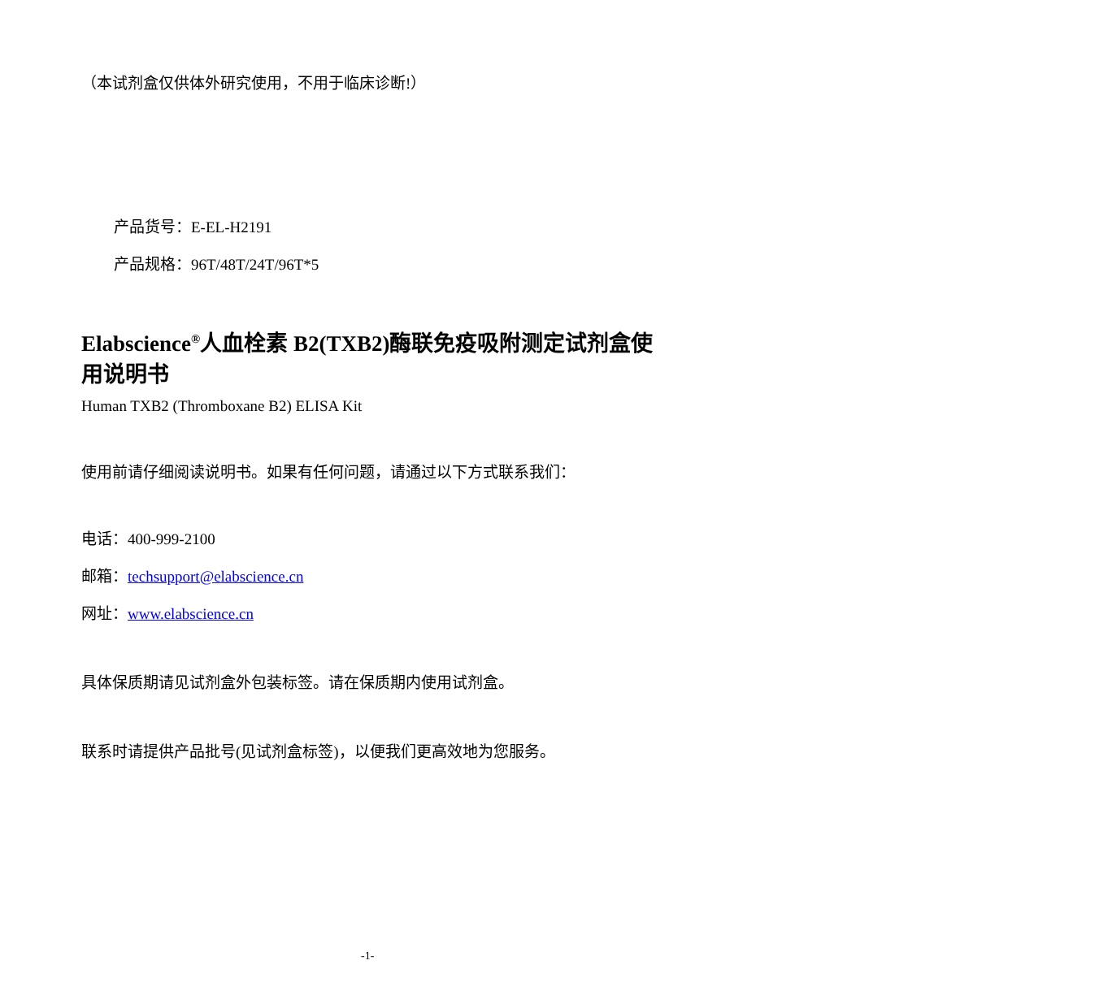（本试剂盒仅供体外研究使用，不用于临床诊断!）
产品货号：E-EL-H2191
产品规格：96T/48T/24T/96T*5
Elabscience<sup>®</sup>人血栓素 B2(TXB2)酶联免疫吸附测定试剂盒使用说明书
Human TXB2 (Thromboxane B2) ELISA Kit
使用前请仔细阅读说明书。如果有任何问题，请通过以下方式联系我们：
电话：400-999-2100
邮箱：techsupport@elabscience.cn
网址：www.elabscience.cn
具体保质期请见试剂盒外包装标签。请在保质期内使用试剂盒。
联系时请提供产品批号(见试剂盒标签)，以便我们更高效地为您服务。
-1-